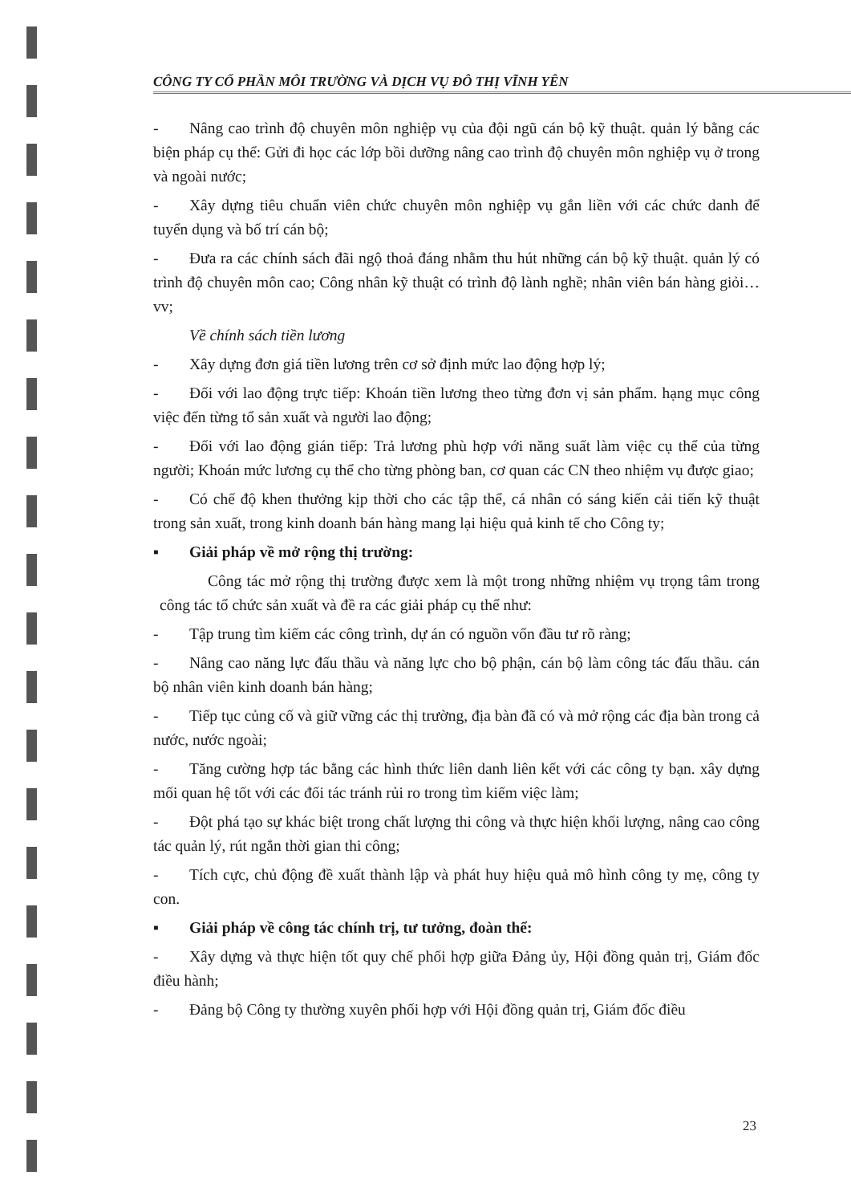CÔNG TY CỔ PHẦN MÔI TRƯỜNG VÀ DỊCH VỤ ĐÔ THỊ VĨNH YÊN
- Nâng cao trình độ chuyên môn nghiệp vụ của đội ngũ cán bộ kỹ thuật. quản lý bằng các biện pháp cụ thể: Gửi đi học các lớp bồi dưỡng nâng cao trình độ chuyên môn nghiệp vụ ở trong và ngoài nước;
- Xây dựng tiêu chuẩn viên chức chuyên môn nghiệp vụ gắn liền với các chức danh để tuyển dụng và bố trí cán bộ;
- Đưa ra các chính sách đãi ngộ thoả đáng nhằm thu hút những cán bộ kỹ thuật. quản lý có trình độ chuyên môn cao; Công nhân kỹ thuật có trình độ lành nghề; nhân viên bán hàng giỏi…vv;
Về chính sách tiền lương
- Xây dựng đơn giá tiền lương trên cơ sở định mức lao động hợp lý;
- Đối với lao động trực tiếp: Khoán tiền lương theo từng đơn vị sản phẩm. hạng mục công việc đến từng tổ sản xuất và người lao động;
- Đối với lao động gián tiếp: Trả lương phù hợp với năng suất làm việc cụ thể của từng người; Khoán mức lương cụ thể cho từng phòng ban, cơ quan các CN theo nhiệm vụ được giao;
- Có chế độ khen thưởng kịp thời cho các tập thể, cá nhân có sáng kiến cải tiến kỹ thuật trong sản xuất, trong kinh doanh bán hàng mang lại hiệu quả kinh tế cho Công ty;
▪ Giải pháp về mở rộng thị trường:
Công tác mở rộng thị trường được xem là một trong những nhiệm vụ trọng tâm trong công tác tổ chức sản xuất và đề ra các giải pháp cụ thể như:
- Tập trung tìm kiếm các công trình, dự án có nguồn vốn đầu tư rõ ràng;
- Nâng cao năng lực đấu thầu và năng lực cho bộ phận, cán bộ làm công tác đấu thầu. cán bộ nhân viên kinh doanh bán hàng;
- Tiếp tục củng cố và giữ vững các thị trường, địa bàn đã có và mở rộng các địa bàn trong cả nước, nước ngoài;
- Tăng cường hợp tác bằng các hình thức liên danh liên kết với các công ty bạn. xây dựng mối quan hệ tốt với các đối tác tránh rủi ro trong tìm kiếm việc làm;
- Đột phá tạo sự khác biệt trong chất lượng thi công và thực hiện khối lượng, nâng cao công tác quản lý, rút ngắn thời gian thi công;
- Tích cực, chủ động đề xuất thành lập và phát huy hiệu quả mô hình công ty mẹ, công ty con.
▪ Giải pháp về công tác chính trị, tư tưởng, đoàn thể:
- Xây dựng và thực hiện tốt quy chế phối hợp giữa Đảng ủy, Hội đồng quản trị, Giám đốc điều hành;
- Đảng bộ Công ty thường xuyên phối hợp với Hội đồng quản trị, Giám đốc điều
23